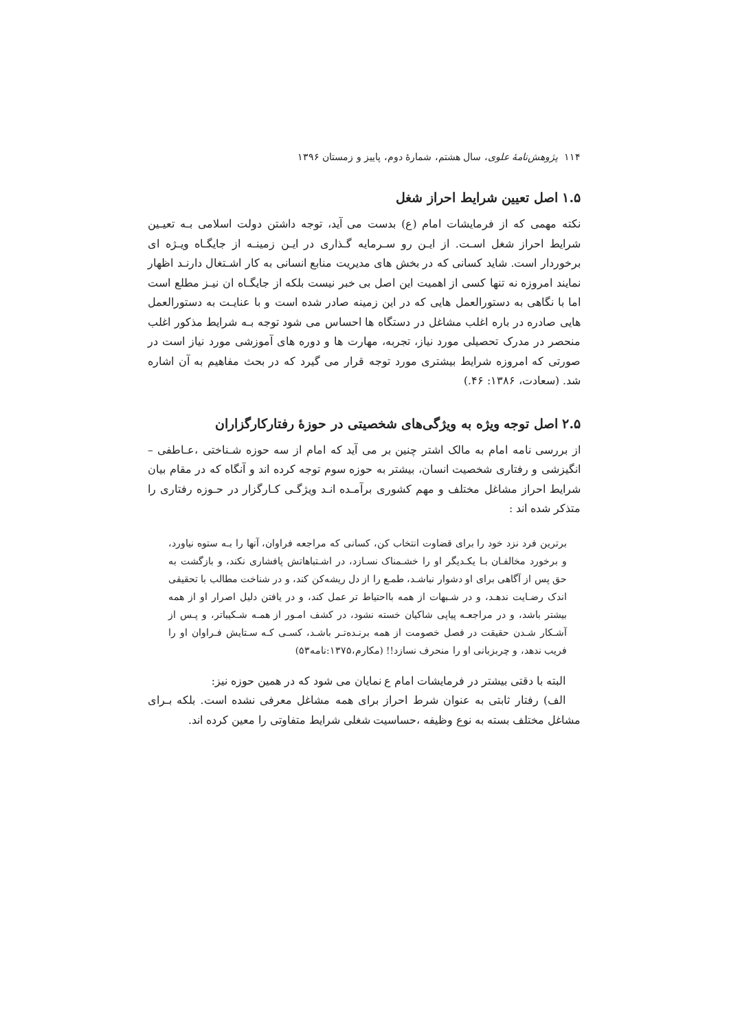۱۱۴ پژوهش‌نامهٔ علوی، سال هشتم، شمارهٔ دوم، پاییز و زمستان ۱۳۹۶
۱.۵ اصل تعیین شرایط احراز شغل
نکته مهمی که از فرمایشات امام (ع) بدست می آید، توجه داشتن دولت اسلامی بـه تعیـین شرایط احراز شغل اسـت. از ایـن رو سـرمایه گـذاری در ایـن زمینـه از جایگـاه ویـژه ای برخوردار است. شاید کسانی که در بخش های مدیریت منابع انسانی به کار اشـتغال دارنـد اظهار نمایند امروزه نه تنها کسی از اهمیت این اصل بی خبر نیست بلکه از جایگـاه ان نیـز مطلع است اما با نگاهی به دستورالعمل هایی که در این زمینه صادر شده است و با عنایـت به دستورالعمل هایی صادره در باره اغلب مشاغل در دستگاه ها احساس می شود توجه بـه شرایط مذکور اغلب منحصر در مدرک تحصیلی مورد نیاز، تجربه، مهارت ها و دوره های آموزشی مورد نیاز است در صورتی که امروزه شرایط بیشتری مورد توجه قرار می گیرد که در بحث مفاهیم به آن اشاره شد. (سعادت، ۱۳۸۶: ۴۶.)
۲.۵ اصل توجه ویژه به ویژگی‌های شخصیتی در حوزهٔ رفتارکارگزاران
از بررسی نامه امام به مالک اشتر چنین بر می آید که امام از سه حوزه شـناختی ،عـاطفی – انگیزشی و رفتاری شخصیت انسان، بیشتر به حوزه سوم توجه کرده اند و آنگاه که در مقام بیان شرایط احراز مشاغل مختلف و مهم کشوری برآمـده انـد ویژگـی کـارگزار در حـوزه رفتاری را متذکر شده اند :
برترین فرد نزد خود را برای قضاوت انتخاب کن، کسانی که مراجعه فراوان، آنها را بـه ستوه نیاورد، و برخورد مخالفـان بـا یکـدیگر او را خشـمناک نسـازد، در اشـتباهاتش پافشاری نکند، و بازگشت به حق پس از آگاهی برای او دشوار نباشـد، طمـع را از دل ریشه‌کن کند، و در شناخت مطالب با تحقیقی اندک رضـایت ندهـد، و در شـبهات از همه بااحتیاط تر عمل کند، و در یافتن دلیل اصرار او از همه بیشتر باشد، و در مراجعـه پیاپی شاکیان خسته نشود، در کشف امـور از همـه شـکیباتر، و پـس از آشـکار شـدن حقیقت در فصل خصومت از همه برنـده‌تـر باشـد، کسـی کـه سـتایش فـراوان او را فریب ندهد، و چربزبانی او را منحرف نسازد!! (مکارم،۱۳۷۵:نامه۵۳)
البته با دقتی بیشتر در فرمایشات امام ع نمایان می شود که در همین حوزه نیز:
الف) رفتار ثابتی به عنوان شرط احراز برای همه مشاغل معرفی نشده است. بلکه بـرای مشاغل مختلف بسته به نوع وظیفه ،حساسیت شغلی شرایط متفاوتی را معین کرده اند.